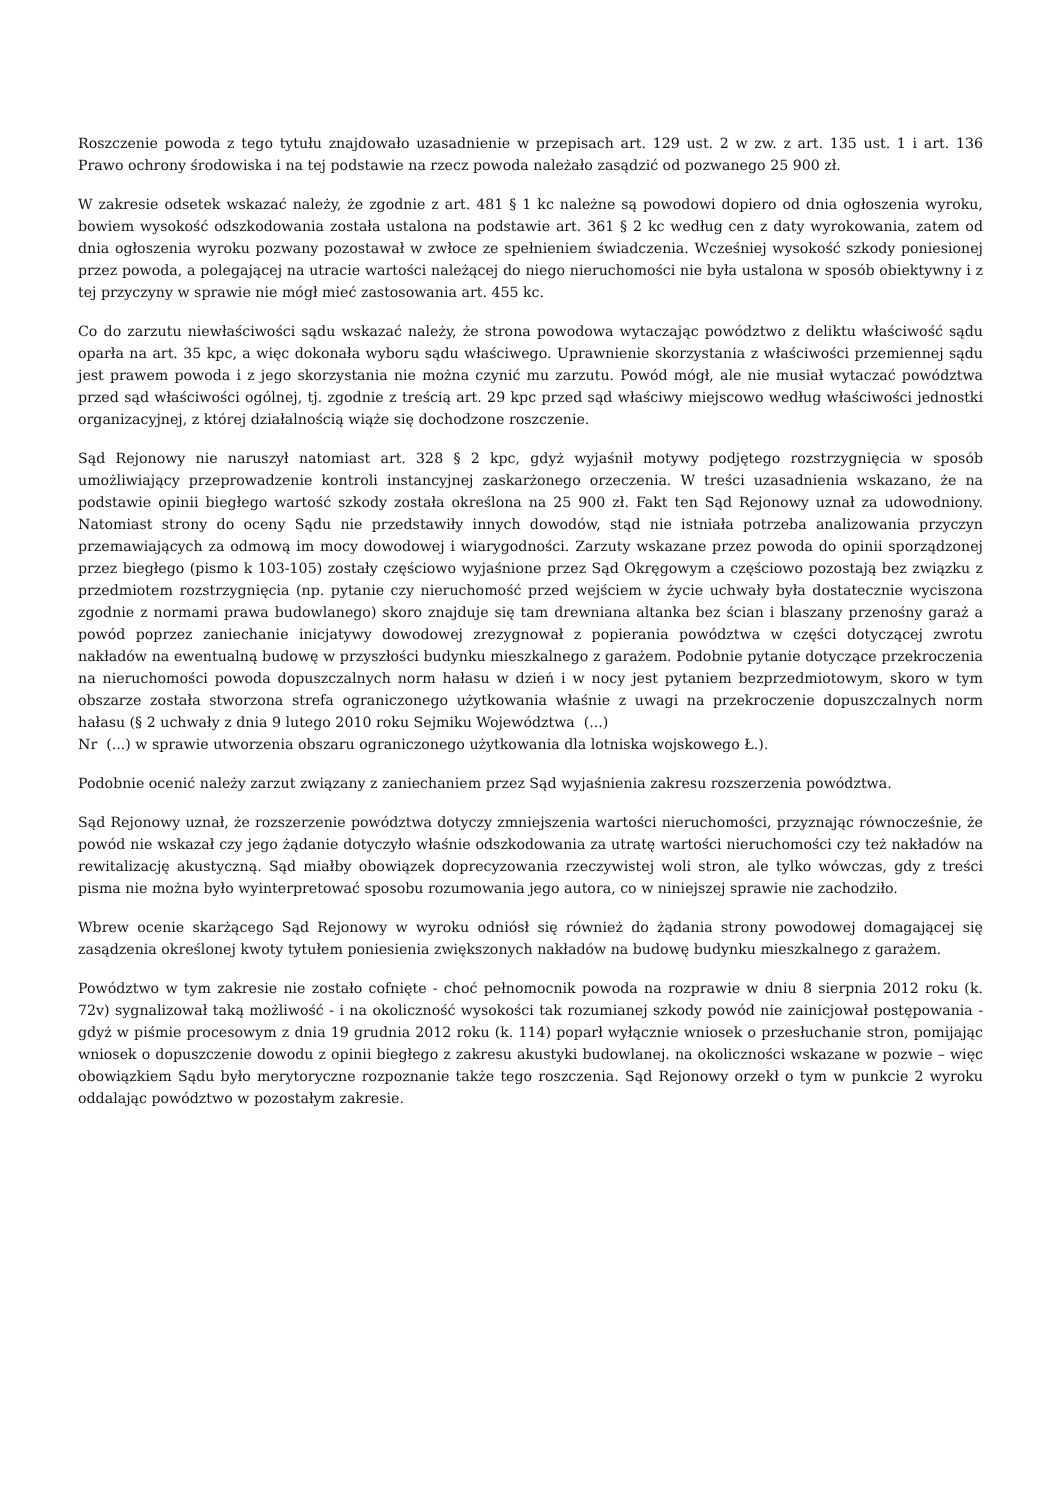Roszczenie powoda z tego tytułu znajdowało uzasadnienie w przepisach art. 129 ust. 2 w zw. z art. 135 ust. 1 i art. 136 Prawo ochrony środowiska i na tej podstawie na rzecz powoda należało zasądzić od pozwanego 25 900 zł.
W zakresie odsetek wskazać należy, że zgodnie z art. 481 § 1 kc należne są powodowi dopiero od dnia ogłoszenia wyroku, bowiem wysokość odszkodowania została ustalona na podstawie art. 361 § 2 kc według cen z daty wyrokowania, zatem od dnia ogłoszenia wyroku pozwany pozostawał w zwłoce ze spełnieniem świadczenia. Wcześniej wysokość szkody poniesionej przez powoda, a polegającej na utracie wartości należącej do niego nieruchomości nie była ustalona w sposób obiektywny i z tej przyczyny w sprawie nie mógł mieć zastosowania art. 455 kc.
Co do zarzutu niewłaściwości sądu wskazać należy, że strona powodowa wytaczając powództwo z deliktu właściwość sądu oparła na art. 35 kpc, a więc dokonała wyboru sądu właściwego. Uprawnienie skorzystania z właściwości przemiennej sądu jest prawem powoda i z jego skorzystania nie można czynić mu zarzutu. Powód mógł, ale nie musiał wytaczać powództwa przed sąd właściwości ogólnej, tj. zgodnie z treścią art. 29 kpc przed sąd właściwy miejscowo według właściwości jednostki organizacyjnej, z której działalnością wiąże się dochodzone roszczenie.
Sąd Rejonowy nie naruszył natomiast art. 328 § 2 kpc, gdyż wyjaśnił motywy podjętego rozstrzygnięcia w sposób umożliwiający przeprowadzenie kontroli instancyjnej zaskarżonego orzeczenia. W treści uzasadnienia wskazano, że na podstawie opinii biegłego wartość szkody została określona na 25 900 zł. Fakt ten Sąd Rejonowy uznał za udowodniony. Natomiast strony do oceny Sądu nie przedstawiły innych dowodów, stąd nie istniała potrzeba analizowania przyczyn przemawiających za odmową im mocy dowodowej i wiarygodności. Zarzuty wskazane przez powoda do opinii sporządzonej przez biegłego (pismo k 103-105) zostały częściowo wyjaśnione przez Sąd Okręgowym a częściowo pozostają bez związku z przedmiotem rozstrzygnięcia (np. pytanie czy nieruchomość przed wejściem w życie uchwały była dostatecznie wyciszona zgodnie z normami prawa budowlanego) skoro znajduje się tam drewniana altanka bez ścian i blaszany przenośny garaż a powód poprzez zaniechanie inicjatywy dowodowej zrezygnował z popierania powództwa w części dotyczącej zwrotu nakładów na ewentualną budowę w przyszłości budynku mieszkalnego z garażem. Podobnie pytanie dotyczące przekroczenia na nieruchomości powoda dopuszczalnych norm hałasu w dzień i w nocy jest pytaniem bezprzedmiotowym, skoro w tym obszarze została stworzona strefa ograniczonego użytkowania właśnie z uwagi na przekroczenie dopuszczalnych norm hałasu (§ 2 uchwały z dnia 9 lutego 2010 roku Sejmiku Województwa (...)
Nr (...) w sprawie utworzenia obszaru ograniczonego użytkowania dla lotniska wojskowego Ł.).
Podobnie ocenić należy zarzut związany z zaniechaniem przez Sąd wyjaśnienia zakresu rozszerzenia powództwa.
Sąd Rejonowy uznał, że rozszerzenie powództwa dotyczy zmniejszenia wartości nieruchomości, przyznając równocześnie, że powód nie wskazał czy jego żądanie dotyczyło właśnie odszkodowania za utratę wartości nieruchomości czy też nakładów na rewitalizację akustyczną. Sąd miałby obowiązek doprecyzowania rzeczywistej woli stron, ale tylko wówczas, gdy z treści pisma nie można było wyinterpretować sposobu rozumowania jego autora, co w niniejszej sprawie nie zachodziło.
Wbrew ocenie skarżącego Sąd Rejonowy w wyroku odniósł się również do żądania strony powodowej domagającej się zasądzenia określonej kwoty tytułem poniesienia zwiększonych nakładów na budowę budynku mieszkalnego z garażem.
Powództwo w tym zakresie nie zostało cofnięte - choć pełnomocnik powoda na rozprawie w dniu 8 sierpnia 2012 roku (k. 72v) sygnalizował taką możliwość - i na okoliczność wysokości tak rozumianej szkody powód nie zainicjował postępowania - gdyż w piśmie procesowym z dnia 19 grudnia 2012 roku (k. 114) poparł wyłącznie wniosek o przesłuchanie stron, pomijając wniosek o dopuszczenie dowodu z opinii biegłego z zakresu akustyki budowlanej. na okoliczności wskazane w pozwie – więc obowiązkiem Sądu było merytoryczne rozpoznanie także tego roszczenia. Sąd Rejonowy orzekł o tym w punkcie 2 wyroku oddalając powództwo w pozostałym zakresie.